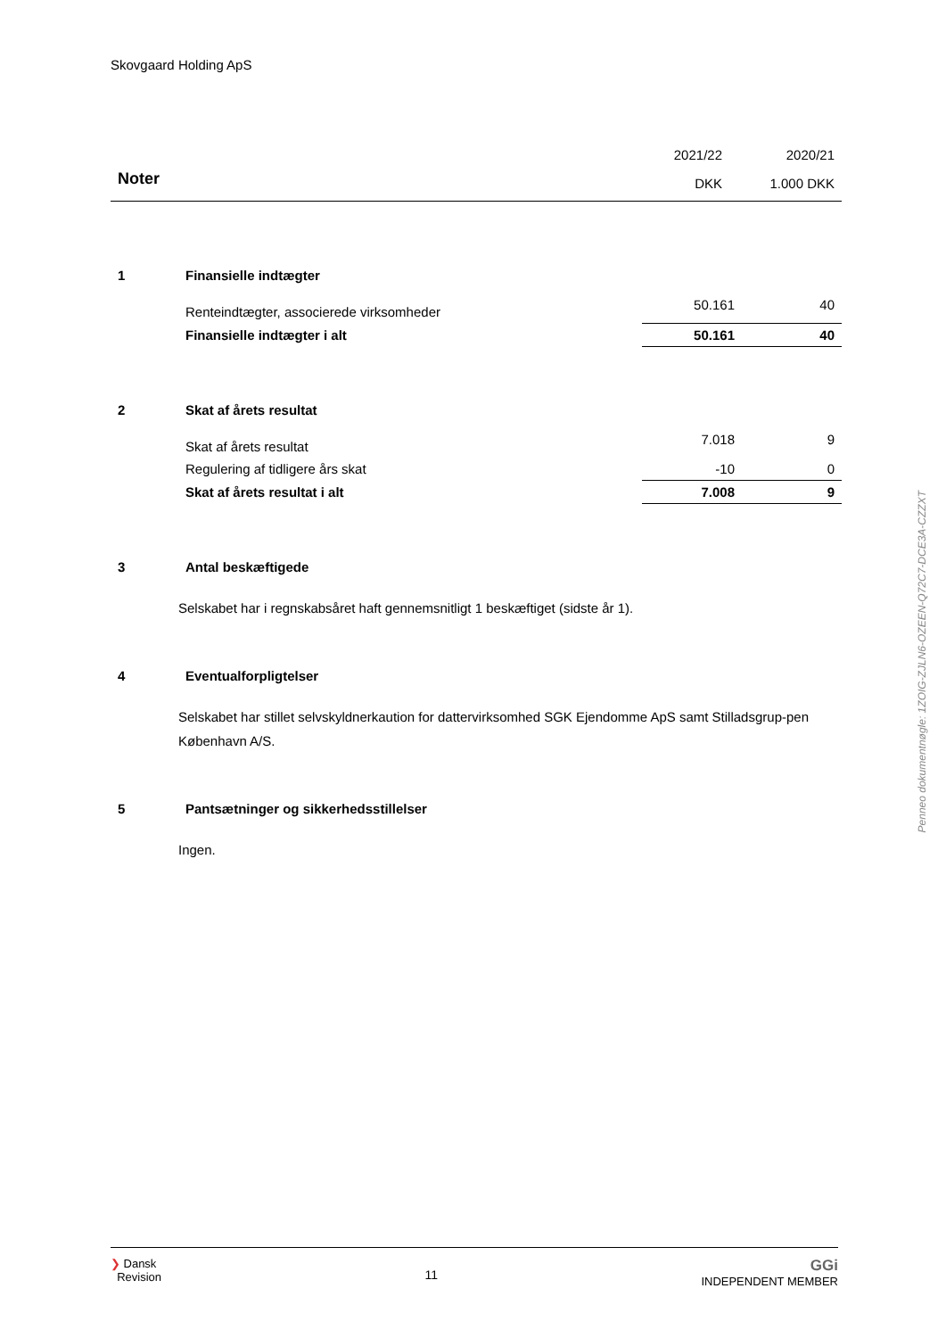Skovgaard Holding ApS
| | 2021/22 | 2020/21 |
| Noter | DKK | 1.000 DKK |
| 1 | Finansielle indtægter | | |
| | Renteindtægter, associerede virksomheder | 50.161 | 40 |
| | Finansielle indtægter i alt | 50.161 | 40 |
| 2 | Skat af årets resultat | | |
| | Skat af årets resultat | 7.018 | 9 |
| | Regulering af tidligere års skat | -10 | 0 |
| | Skat af årets resultat i alt | 7.008 | 9 |
| 3 | Antal beskæftigede | | |
Selskabet har i regnskabsåret haft gennemsnitligt 1 beskæftiget (sidste år 1).
| 4 | Eventualforpligtelser |
Selskabet har stillet selvskyldnerkaution for dattervirksomhed SGK Ejendomme ApS samt Stilladsgrup-pen København A/S.
| 5 | Pantsætninger og sikkerhedsstillelser |
Ingen.
Penneo dokumentnøgle: 1ZOIG-ZJLN6-OZEEN-Q72C7-DCE3A-CZZXT
❯ Dansk
Revision
11
GGi
INDEPENDENT MEMBER